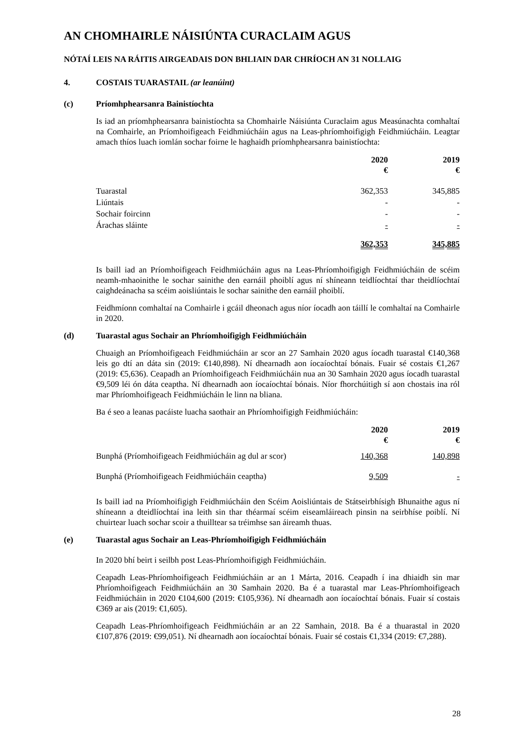AN CHOMHAIRLE NÁISIÚNTA CURACLAIM AGUS
NÓTAÍ LEIS NA RÁITIS AIRGEADAIS DON BHLIAIN DAR CHRÍOCH AN 31 NOLLAIG
4. COSTAIS TUARASTAIL (ar leanúint)
(c) Príomhphearsanra Bainistíochta
Is iad an príomhphearsanra bainistíochta sa Chomhairle Náisiúnta Curaclaim agus Measúnachta comhaltaí na Comhairle, an Príomhoifigeach Feidhmiúcháin agus na Leas-phríomhoifigigh Feidhmiúcháin. Leagtar amach thíos luach iomlán sochar foirne le haghaidh príomhphearsanra bainistíochta:
| | 2020 € | 2019 € |
| --- | --- | --- |
| Tuarastal | 362,353 | 345,885 |
| Liúntais | - | - |
| Sochair foircinn | - | - |
| Árachas sláinte | - | - |
| | 362,353 | 345,885 |
Is baill iad an Príomhoifigeach Feidhmiúcháin agus na Leas-Phríomhoifigigh Feidhmiúcháin de scéim neamh-mhaoinithe le sochar sainithe den earnáil phoiblí agus ní shíneann teidlíochtaí thar theidlíochtaí caighdeánacha sa scéim aoisliúntais le sochar sainithe den earnáil phoiblí.
Feidhmíonn comhaltaí na Comhairle i gcáil dheonach agus níor íocadh aon táillí le comhaltaí na Comhairle in 2020.
(d) Tuarastal agus Sochair an Phríomhoifigigh Feidhmiúcháin
Chuaigh an Príomhoifigeach Feidhmiúcháin ar scor an 27 Samhain 2020 agus íocadh tuarastal €140,368 leis go dtí an dáta sin (2019: €140,898). Ní dhearnadh aon íocaíochtaí bónais. Fuair sé costais €1,267 (2019: €5,636). Ceapadh an Príomhoifigeach Feidhmiúcháin nua an 30 Samhain 2020 agus íocadh tuarastal €9,509 léi ón dáta ceaptha. Ní dhearnadh aon íocaíochtaí bónais. Níor fhorchúitigh sí aon chostais ina ról mar Phríomhoifigeach Feidhmiúcháin le linn na bliana.
Ba é seo a leanas pacáiste luacha saothair an Phríomhoifigigh Feidhmiúcháin:
| | 2020 € | 2019 € |
| --- | --- | --- |
| Bunphá (Príomhoifigeach Feidhmiúcháin ag dul ar scor) | 140,368 | 140,898 |
| Bunphá (Príomhoifigeach Feidhmiúcháin ceaptha) | 9,509 | - |
Is baill iad na Príomhoifigigh Feidhmiúcháin den Scéim Aoisliúntais de Státseirbhísigh Bhunaithe agus ní shíneann a dteidlíochtaí ina leith sin thar théarmaí scéim eiseamláireach pinsin na seirbhíse poiblí. Ní chuirtear luach sochar scoir a thuilltear sa tréimhse san áireamh thuas.
(e) Tuarastal agus Sochair an Leas-Phríomhoifigigh Feidhmiúcháin
In 2020 bhí beirt i seilbh post Leas-Phríomhoifigigh Feidhmiúcháin.
Ceapadh Leas-Phríomhoifigeach Feidhmiúcháin ar an 1 Márta, 2016. Ceapadh í ina dhiaidh sin mar Phríomhoifigeach Feidhmiúcháin an 30 Samhain 2020. Ba é a tuarastal mar Leas-Phríomhoifigeach Feidhmiúcháin in 2020 €104,600 (2019: €105,936). Ní dhearnadh aon íocaíochtaí bónais. Fuair sí costais €369 ar ais (2019: €1,605).
Ceapadh Leas-Phríomhoifigeach Feidhmiúcháin ar an 22 Samhain, 2018. Ba é a thuarastal in 2020 €107,876 (2019: €99,051). Ní dhearnadh aon íocaíochtaí bónais. Fuair sé costais €1,334 (2019: €7,288).
28